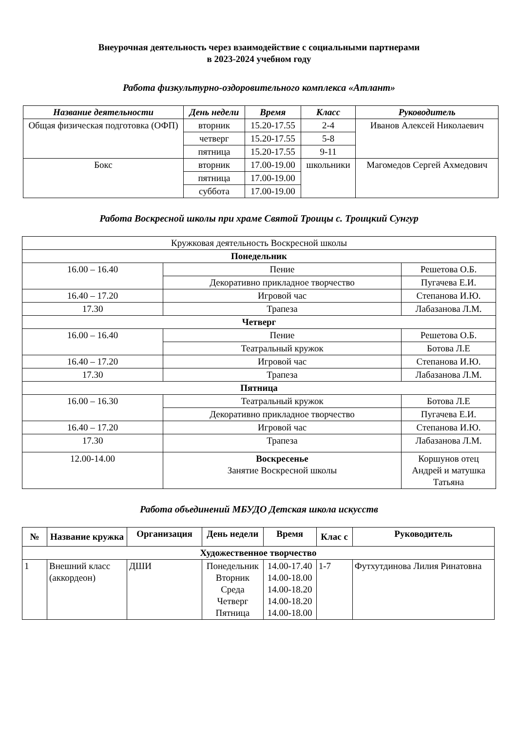Внеурочная деятельность через взаимодействие с социальными партнерами
в 2023-2024 учебном году
Работа физкультурно-оздоровительного комплекса «Атлант»
| Название деятельности | День недели | Время | Класс | Руководитель |
| --- | --- | --- | --- | --- |
| Общая физическая подготовка (ОФП) | вторник | 15.20-17.55 | 2-4 | Иванов Алексей Николаевич |
| | четверг | 15.20-17.55 | 5-8 | |
| | пятница | 15.20-17.55 | 9-11 | |
| Бокс | вторник | 17.00-19.00 | школьники | Магомедов Сергей Ахмедович |
| | пятница | 17.00-19.00 | | |
| | суббота | 17.00-19.00 | | |
Работа Воскресной школы при храме Святой Троицы с. Троицкий Сунгур
| Кружковая деятельность Воскресной школы | | |
| Понедельник | | |
| 16.00 – 16.40 | Пение | Решетова О.Б. |
| | Декоративно прикладное творчество | Пугачева Е.И. |
| 16.40 – 17.20 | Игровой час | Степанова И.Ю. |
| 17.30 | Трапеза | Лабазанова Л.М. |
| Четверг | | |
| 16.00 – 16.40 | Пение | Решетова О.Б. |
| | Театральный кружок | Ботова Л.Е |
| 16.40 – 17.20 | Игровой час | Степанова И.Ю. |
| 17.30 | Трапеза | Лабазанова Л.М. |
| Пятница | | |
| 16.00 – 16.30 | Театральный кружок | Ботова Л.Е |
| | Декоративно прикладное творчество | Пугачева Е.И. |
| 16.40 – 17.20 | Игровой час | Степанова И.Ю. |
| 17.30 | Трапеза | Лабазанова Л.М. |
| 12.00-14.00 | Воскресенье Занятие Воскресной школы | Коршунов отец Андрей и матушка Татьяна |
Работа объединений МБУДО Детская школа искусств
| № | Название кружка | Организация | День недели | Время | Клас с | Руководитель |
| --- | --- | --- | --- | --- | --- | --- |
| Художественное творчество | | | | | | |
| 1 | Внешний класс (аккордеон) | ДШИ | Понедельник Вторник Среда Четверг Пятница | 14.00-17.40 14.00-18.00 14.00-18.20 14.00-18.20 14.00-18.00 | 1-7 | Футхутдинова Лилия Ринатовна |